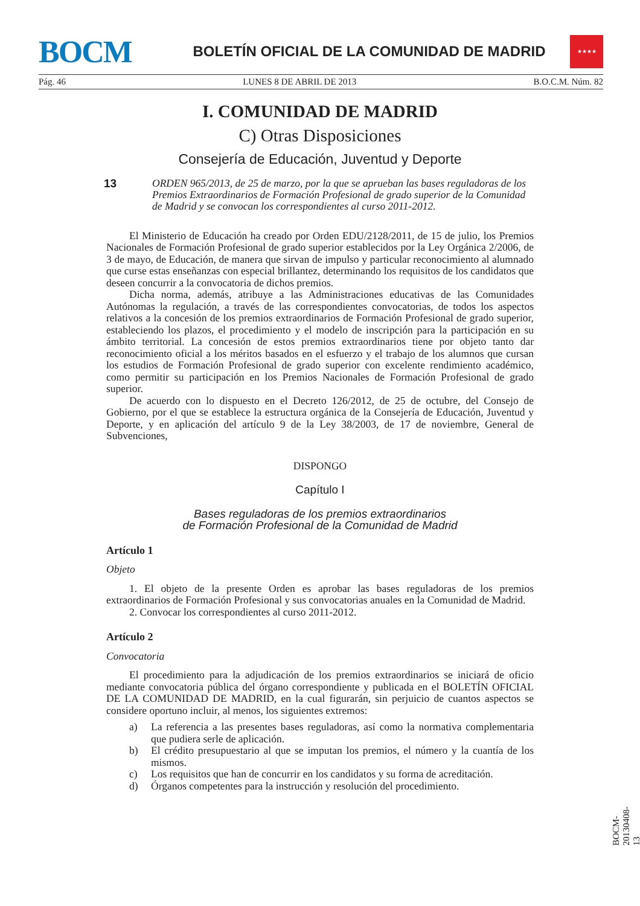BOCM
BOLETÍN OFICIAL DE LA COMUNIDAD DE MADRID
★★★★
Pág. 46 LUNES 8 DE ABRIL DE 2013 B.O.C.M. Núm. 82
I. COMUNIDAD DE MADRID
C) Otras Disposiciones
Consejería de Educación, Juventud y Deporte
13
ORDEN 965/2013, de 25 de marzo, por la que se aprueban las bases reguladoras de los Premios Extraordinarios de Formación Profesional de grado superior de la Comunidad de Madrid y se convocan los correspondientes al curso 2011-2012.
El Ministerio de Educación ha creado por Orden EDU/2128/2011, de 15 de julio, los Premios Nacionales de Formación Profesional de grado superior establecidos por la Ley Orgánica 2/2006, de 3 de mayo, de Educación, de manera que sirvan de impulso y particular reconocimiento al alumnado que curse estas enseñanzas con especial brillantez, determinando los requisitos de los candidatos que deseen concurrir a la convocatoria de dichos premios.
Dicha norma, además, atribuye a las Administraciones educativas de las Comunidades Autónomas la regulación, a través de las correspondientes convocatorias, de todos los aspectos relativos a la concesión de los premios extraordinarios de Formación Profesional de grado superior, estableciendo los plazos, el procedimiento y el modelo de inscripción para la participación en su ámbito territorial. La concesión de estos premios extraordinarios tiene por objeto tanto dar reconocimiento oficial a los méritos basados en el esfuerzo y el trabajo de los alumnos que cursan los estudios de Formación Profesional de grado superior con excelente rendimiento académico, como permitir su participación en los Premios Nacionales de Formación Profesional de grado superior.
De acuerdo con lo dispuesto en el Decreto 126/2012, de 25 de octubre, del Consejo de Gobierno, por el que se establece la estructura orgánica de la Consejería de Educación, Juventud y Deporte, y en aplicación del artículo 9 de la Ley 38/2003, de 17 de noviembre, General de Subvenciones,
DISPONGO
Capítulo I
Bases reguladoras de los premios extraordinarios
de Formación Profesional de la Comunidad de Madrid
Artículo 1
Objeto
1. El objeto de la presente Orden es aprobar las bases reguladoras de los premios extraordinarios de Formación Profesional y sus convocatorias anuales en la Comunidad de Madrid.
2. Convocar los correspondientes al curso 2011-2012.
Artículo 2
Convocatoria
El procedimiento para la adjudicación de los premios extraordinarios se iniciará de oficio mediante convocatoria pública del órgano correspondiente y publicada en el BOLETÍN OFICIAL DE LA COMUNIDAD DE MADRID, en la cual figurarán, sin perjuicio de cuantos aspectos se considere oportuno incluir, al menos, los siguientes extremos:
a) La referencia a las presentes bases reguladoras, así como la normativa complementaria que pudiera serle de aplicación.
b) El crédito presupuestario al que se imputan los premios, el número y la cuantía de los mismos.
c) Los requisitos que han de concurrir en los candidatos y su forma de acreditación.
d) Órganos competentes para la instrucción y resolución del procedimiento.
BOCM-20130408-13